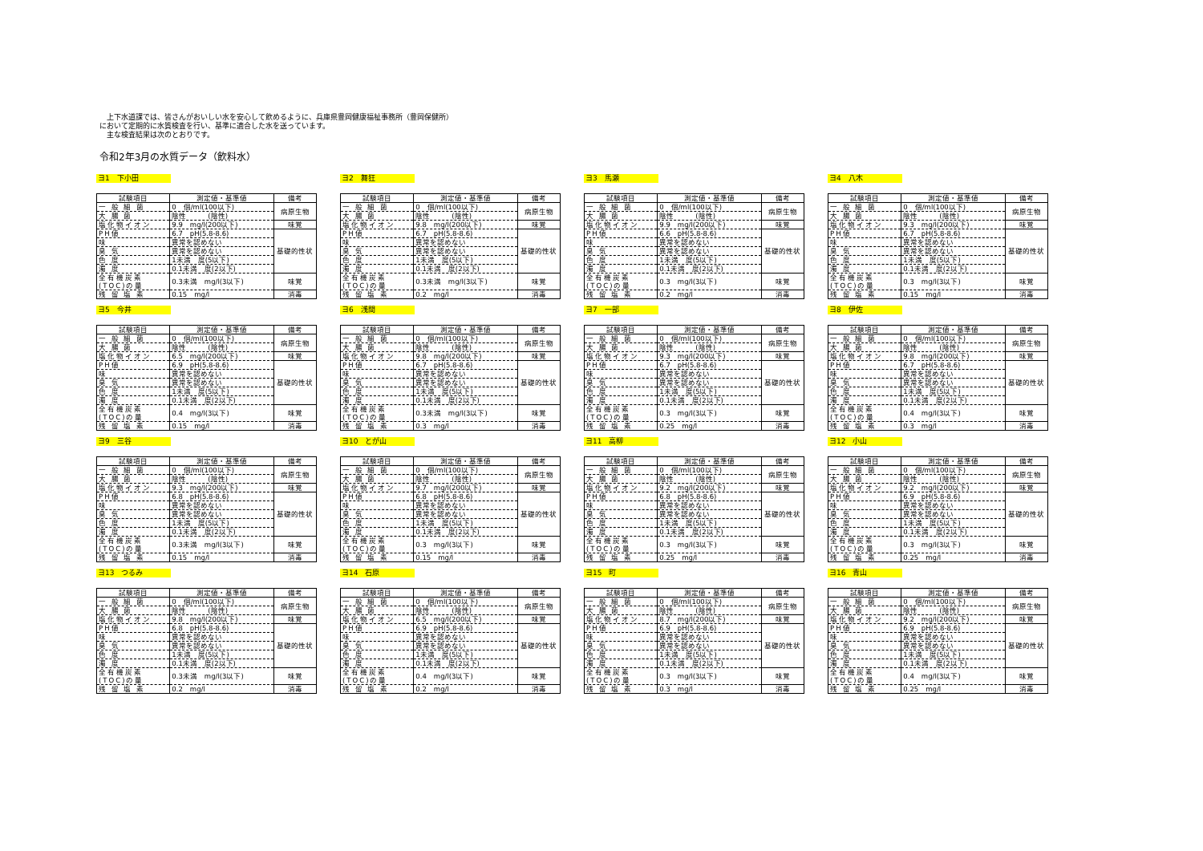上下水道課では、皆さんがおいしい水を安心して飲めるように、兵庫県豊岡健康福祉事務所（豊岡保健所）
において定期的に水質検査を行い、基準に適合した水を送っています。
　主な検査結果は次のとおりです。
令和2年3月の水質データ（飲料水）
ヨ1　下小田
| 試験項目 | 測定値・基準値 | 備考 |
| --- | --- | --- |
| 一 般 細 菌 | 0 個/ml(100以下) | 病原生物 |
| 大 腸 菌 | 陰性 (陰性) | |
| 塩化物イオン | 9.9 mg/l(200以下) | 味覚 |
| PH値 | 6.7 pH(5.8-8.6) | 基礎的性状 |
| 味 | 異常を認めない | |
| 臭 気 | 異常を認めない | |
| 色 度 | 1未満 度(5以下) | |
| 濁 度 | 0.1未満 度(2以下) | |
| 全有機炭素 (TOC)の量 | 0.3未満 mg/l(3以下) | 味覚 |
| 残 留 塩 素 | 0.15 mg/l | 消毒 |
ヨ2　舞狂
| 試験項目 | 測定値・基準値 | 備考 |
| --- | --- | --- |
| 一 般 細 菌 | 0 個/ml(100以下) | 病原生物 |
| 大 腸 菌 | 陰性 (陰性) | |
| 塩化物イオン | 9.8 mg/l(200以下) | 味覚 |
| PH値 | 6.7 pH(5.8-8.6) | 基礎的性状 |
| 味 | 異常を認めない | |
| 臭 気 | 異常を認めない | |
| 色 度 | 1未満 度(5以下) | |
| 濁 度 | 0.1未満 度(2以下) | |
| 全有機炭素 (TOC)の量 | 0.3未満 mg/l(3以下) | 味覚 |
| 残 留 塩 素 | 0.2 mg/l | 消毒 |
ヨ3　馬瀬
| 試験項目 | 測定値・基準値 | 備考 |
| --- | --- | --- |
| 一 般 細 菌 | 0 個/ml(100以下) | 病原生物 |
| 大 腸 菌 | 陰性 (陰性) | |
| 塩化物イオン | 9.9 mg/l(200以下) | 味覚 |
| PH値 | 6.6 pH(5.8-8.6) | 基礎的性状 |
| 味 | 異常を認めない | |
| 臭 気 | 異常を認めない | |
| 色 度 | 1未満 度(5以下) | |
| 濁 度 | 0.1未満 度(2以下) | |
| 全有機炭素 (TOC)の量 | 0.3 mg/l(3以下) | 味覚 |
| 残 留 塩 素 | 0.2 mg/l | 消毒 |
ヨ4　八木
| 試験項目 | 測定値・基準値 | 備考 |
| --- | --- | --- |
| 一 般 細 菌 | 0 個/ml(100以下) | 病原生物 |
| 大 腸 菌 | 陰性 (陰性) | |
| 塩化物イオン | 9.3 mg/l(200以下) | 味覚 |
| PH値 | 6.7 pH(5.8-8.6) | 基礎的性状 |
| 味 | 異常を認めない | |
| 臭 気 | 異常を認めない | |
| 色 度 | 1未満 度(5以下) | |
| 濁 度 | 0.1未満 度(2以下) | |
| 全有機炭素 (TOC)の量 | 0.3 mg/l(3以下) | 味覚 |
| 残 留 塩 素 | 0.15 mg/l | 消毒 |
ヨ5　今井
| 試験項目 | 測定値・基準値 | 備考 |
| --- | --- | --- |
| 一 般 細 菌 | 0 個/ml(100以下) | 病原生物 |
| 大 腸 菌 | 陰性 (陰性) | |
| 塩化物イオン | 6.5 mg/l(200以下) | 味覚 |
| PH値 | 6.9 pH(5.8-8.6) | 基礎的性状 |
| 味 | 異常を認めない | |
| 臭 気 | 異常を認めない | |
| 色 度 | 1未満 度(5以下) | |
| 濁 度 | 0.1未満 度(2以下) | |
| 全有機炭素 (TOC)の量 | 0.4 mg/l(3以下) | 味覚 |
| 残 留 塩 素 | 0.15 mg/l | 消毒 |
ヨ6　浅間
| 試験項目 | 測定値・基準値 | 備考 |
| --- | --- | --- |
| 一 般 細 菌 | 0 個/ml(100以下) | 病原生物 |
| 大 腸 菌 | 陰性 (陰性) | |
| 塩化物イオン | 9.8 mg/l(200以下) | 味覚 |
| PH値 | 6.7 pH(5.8-8.6) | 基礎的性状 |
| 味 | 異常を認めない | |
| 臭 気 | 異常を認めない | |
| 色 度 | 1未満 度(5以下) | |
| 濁 度 | 0.1未満 度(2以下) | |
| 全有機炭素 (TOC)の量 | 0.3未満 mg/l(3以下) | 味覚 |
| 残 留 塩 素 | 0.3 mg/l | 消毒 |
ヨ7　一部
| 試験項目 | 測定値・基準値 | 備考 |
| --- | --- | --- |
| 一 般 細 菌 | 0 個/ml(100以下) | 病原生物 |
| 大 腸 菌 | 陰性 (陰性) | |
| 塩化物イオン | 9.3 mg/l(200以下) | 味覚 |
| PH値 | 6.7 pH(5.8-8.6) | 基礎的性状 |
| 味 | 異常を認めない | |
| 臭 気 | 異常を認めない | |
| 色 度 | 1未満 度(5以下) | |
| 濁 度 | 0.1未満 度(2以下) | |
| 全有機炭素 (TOC)の量 | 0.3 mg/l(3以下) | 味覚 |
| 残 留 塩 素 | 0.25 mg/l | 消毒 |
ヨ8　伊佐
| 試験項目 | 測定値・基準値 | 備考 |
| --- | --- | --- |
| 一 般 細 菌 | 0 個/ml(100以下) | 病原生物 |
| 大 腸 菌 | 陰性 (陰性) | |
| 塩化物イオン | 9.8 mg/l(200以下) | 味覚 |
| PH値 | 6.7 pH(5.8-8.6) | 基礎的性状 |
| 味 | 異常を認めない | |
| 臭 気 | 異常を認めない | |
| 色 度 | 1未満 度(5以下) | |
| 濁 度 | 0.1未満 度(2以下) | |
| 全有機炭素 (TOC)の量 | 0.4 mg/l(3以下) | 味覚 |
| 残 留 塩 素 | 0.3 mg/l | 消毒 |
ヨ9　三谷
| 試験項目 | 測定値・基準値 | 備考 |
| --- | --- | --- |
| 一 般 細 菌 | 0 個/ml(100以下) | 病原生物 |
| 大 腸 菌 | 陰性 (陰性) | |
| 塩化物イオン | 9.3 mg/l(200以下) | 味覚 |
| PH値 | 6.8 pH(5.8-8.6) | 基礎的性状 |
| 味 | 異常を認めない | |
| 臭 気 | 異常を認めない | |
| 色 度 | 1未満 度(5以下) | |
| 濁 度 | 0.1未満 度(2以下) | |
| 全有機炭素 (TOC)の量 | 0.3未満 mg/l(3以下) | 味覚 |
| 残 留 塩 素 | 0.15 mg/l | 消毒 |
ヨ10　とが山
| 試験項目 | 測定値・基準値 | 備考 |
| --- | --- | --- |
| 一 般 細 菌 | 0 個/ml(100以下) | 病原生物 |
| 大 腸 菌 | 陰性 (陰性) | |
| 塩化物イオン | 9.7 mg/l(200以下) | 味覚 |
| PH値 | 6.8 pH(5.8-8.6) | 基礎的性状 |
| 味 | 異常を認めない | |
| 臭 気 | 異常を認めない | |
| 色 度 | 1未満 度(5以下) | |
| 濁 度 | 0.1未満 度(2以下) | |
| 全有機炭素 (TOC)の量 | 0.3 mg/l(3以下) | 味覚 |
| 残 留 塩 素 | 0.15 mg/l | 消毒 |
ヨ11　高柳
| 試験項目 | 測定値・基準値 | 備考 |
| --- | --- | --- |
| 一 般 細 菌 | 0 個/ml(100以下) | 病原生物 |
| 大 腸 菌 | 陰性 (陰性) | |
| 塩化物イオン | 9.2 mg/l(200以下) | 味覚 |
| PH値 | 6.8 pH(5.8-8.6) | 基礎的性状 |
| 味 | 異常を認めない | |
| 臭 気 | 異常を認めない | |
| 色 度 | 1未満 度(5以下) | |
| 濁 度 | 0.1未満 度(2以下) | |
| 全有機炭素 (TOC)の量 | 0.3 mg/l(3以下) | 味覚 |
| 残 留 塩 素 | 0.25 mg/l | 消毒 |
ヨ12　小山
| 試験項目 | 測定値・基準値 | 備考 |
| --- | --- | --- |
| 一 般 細 菌 | 0 個/ml(100以下) | 病原生物 |
| 大 腸 菌 | 陰性 (陰性) | |
| 塩化物イオン | 9.2 mg/l(200以下) | 味覚 |
| PH値 | 6.9 pH(5.8-8.6) | 基礎的性状 |
| 味 | 異常を認めない | |
| 臭 気 | 異常を認めない | |
| 色 度 | 1未満 度(5以下) | |
| 濁 度 | 0.1未満 度(2以下) | |
| 全有機炭素 (TOC)の量 | 0.3 mg/l(3以下) | 味覚 |
| 残 留 塩 素 | 0.25 mg/l | 消毒 |
ヨ13　つるみ
| 試験項目 | 測定値・基準値 | 備考 |
| --- | --- | --- |
| 一 般 細 菌 | 0 個/ml(100以下) | 病原生物 |
| 大 腸 菌 | 陰性 (陰性) | |
| 塩化物イオン | 9.8 mg/l(200以下) | 味覚 |
| PH値 | 6.8 pH(5.8-8.6) | 基礎的性状 |
| 味 | 異常を認めない | |
| 臭 気 | 異常を認めない | |
| 色 度 | 1未満 度(5以下) | |
| 濁 度 | 0.1未満 度(2以下) | |
| 全有機炭素 (TOC)の量 | 0.3未満 mg/l(3以下) | 味覚 |
| 残 留 塩 素 | 0.2 mg/l | 消毒 |
ヨ14　石原
| 試験項目 | 測定値・基準値 | 備考 |
| --- | --- | --- |
| 一 般 細 菌 | 0 個/ml(100以下) | 病原生物 |
| 大 腸 菌 | 陰性 (陰性) | |
| 塩化物イオン | 6.5 mg/l(200以下) | 味覚 |
| PH値 | 6.9 pH(5.8-8.6) | 基礎的性状 |
| 味 | 異常を認めない | |
| 臭 気 | 異常を認めない | |
| 色 度 | 1未満 度(5以下) | |
| 濁 度 | 0.1未満 度(2以下) | |
| 全有機炭素 (TOC)の量 | 0.4 mg/l(3以下) | 味覚 |
| 残 留 塩 素 | 0.2 mg/l | 消毒 |
ヨ15　町
| 試験項目 | 測定値・基準値 | 備考 |
| --- | --- | --- |
| 一 般 細 菌 | 0 個/ml(100以下) | 病原生物 |
| 大 腸 菌 | 陰性 (陰性) | |
| 塩化物イオン | 8.7 mg/l(200以下) | 味覚 |
| PH値 | 6.9 pH(5.8-8.6) | 基礎的性状 |
| 味 | 異常を認めない | |
| 臭 気 | 異常を認めない | |
| 色 度 | 1未満 度(5以下) | |
| 濁 度 | 0.1未満 度(2以下) | |
| 全有機炭素 (TOC)の量 | 0.3 mg/l(3以下) | 味覚 |
| 残 留 塩 素 | 0.3 mg/l | 消毒 |
ヨ16　青山
| 試験項目 | 測定値・基準値 | 備考 |
| --- | --- | --- |
| 一 般 細 菌 | 0 個/ml(100以下) | 病原生物 |
| 大 腸 菌 | 陰性 (陰性) | |
| 塩化物イオン | 9.2 mg/l(200以下) | 味覚 |
| PH値 | 6.9 pH(5.8-8.6) | 基礎的性状 |
| 味 | 異常を認めない | |
| 臭 気 | 異常を認めない | |
| 色 度 | 1未満 度(5以下) | |
| 濁 度 | 0.1未満 度(2以下) | |
| 全有機炭素 (TOC)の量 | 0.4 mg/l(3以下) | 味覚 |
| 残 留 塩 素 | 0.25 mg/l | 消毒 |